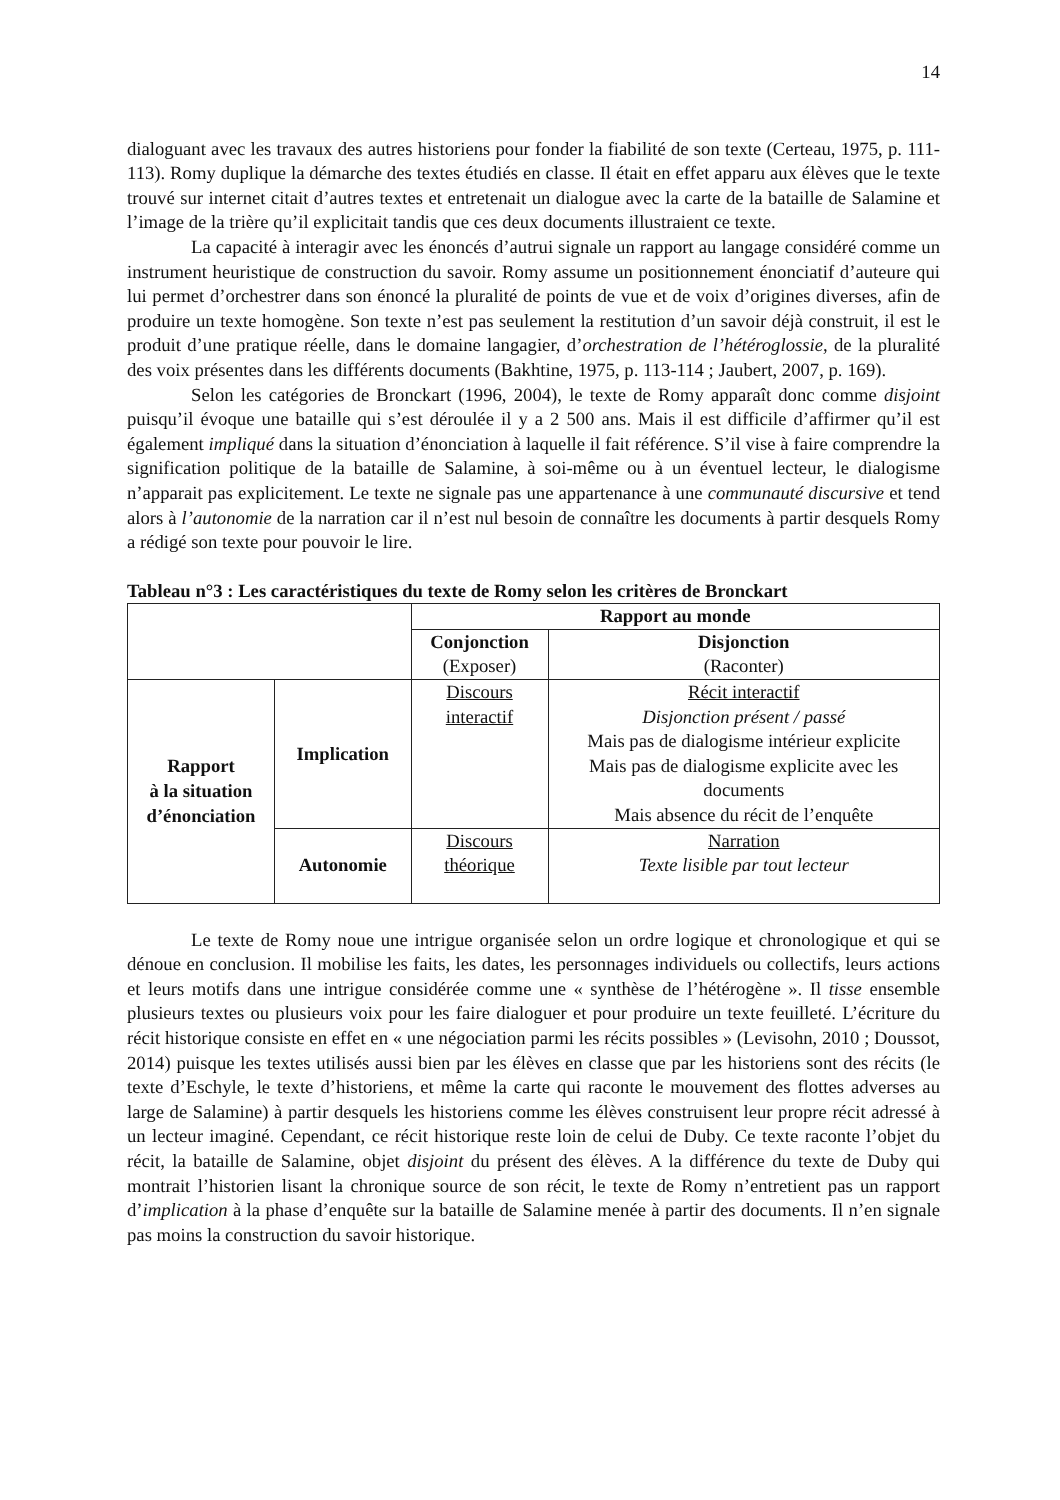14
dialoguant avec les travaux des autres historiens pour fonder la fiabilité de son texte (Certeau, 1975, p. 111-113). Romy duplique la démarche des textes étudiés en classe. Il était en effet apparu aux élèves que le texte trouvé sur internet citait d’autres textes et entretenait un dialogue avec la carte de la bataille de Salamine et l’image de la trière qu’il explicitait tandis que ces deux documents illustraient ce texte.
La capacité à interagir avec les énoncés d’autrui signale un rapport au langage considéré comme un instrument heuristique de construction du savoir. Romy assume un positionnement énonciatif d’auteure qui lui permet d’orchestrer dans son énoncé la pluralité de points de vue et de voix d’origines diverses, afin de produire un texte homogène. Son texte n’est pas seulement la restitution d’un savoir déjà construit, il est le produit d’une pratique réelle, dans le domaine langagier, d’orchestration de l’hétéroglossie, de la pluralité des voix présentes dans les différents documents (Bakhtine, 1975, p. 113-114 ; Jaubert, 2007, p. 169).
Selon les catégories de Bronckart (1996, 2004), le texte de Romy apparaît donc comme disjoint puisqu’il évoque une bataille qui s’est déroulée il y a 2 500 ans. Mais il est difficile d’affirmer qu’il est également impliqué dans la situation d’énonciation à laquelle il fait référence. S’il vise à faire comprendre la signification politique de la bataille de Salamine, à soi-même ou à un éventuel lecteur, le dialogisme n’apparait pas explicitement. Le texte ne signale pas une appartenance à une communauté discursive et tend alors à l’autonomie de la narration car il n’est nul besoin de connaître les documents à partir desquels Romy a rédigé son texte pour pouvoir le lire.
Tableau n°3 : Les caractéristiques du texte de Romy selon les critères de Bronckart
| | | Rapport au monde | |
| | | Conjonction (Exposer) | Disjonction (Raconter) |
| Rapport à la situation d’énonciation | Implication | Discours interactif | Récit interactif Disjonction présent / passé Mais pas de dialogisme intérieur explicite Mais pas de dialogisme explicite avec les documents Mais absence du récit de l’enquête |
| | Autonomie | Discours théorique | Narration Texte lisible par tout lecteur |
Le texte de Romy noue une intrigue organisée selon un ordre logique et chronologique et qui se dénoue en conclusion. Il mobilise les faits, les dates, les personnages individuels ou collectifs, leurs actions et leurs motifs dans une intrigue considérée comme une « synthèse de l’hétérogène ». Il tisse ensemble plusieurs textes ou plusieurs voix pour les faire dialoguer et pour produire un texte feuilleté. L’écriture du récit historique consiste en effet en « une négociation parmi les récits possibles » (Levisohn, 2010 ; Doussot, 2014) puisque les textes utilisés aussi bien par les élèves en classe que par les historiens sont des récits (le texte d’Eschyle, le texte d’historiens, et même la carte qui raconte le mouvement des flottes adverses au large de Salamine) à partir desquels les historiens comme les élèves construisent leur propre récit adressé à un lecteur imaginé. Cependant, ce récit historique reste loin de celui de Duby. Ce texte raconte l’objet du récit, la bataille de Salamine, objet disjoint du présent des élèves. A la différence du texte de Duby qui montrait l’historien lisant la chronique source de son récit, le texte de Romy n’entretient pas un rapport d’implication à la phase d’enquête sur la bataille de Salamine menée à partir des documents. Il n’en signale pas moins la construction du savoir historique.